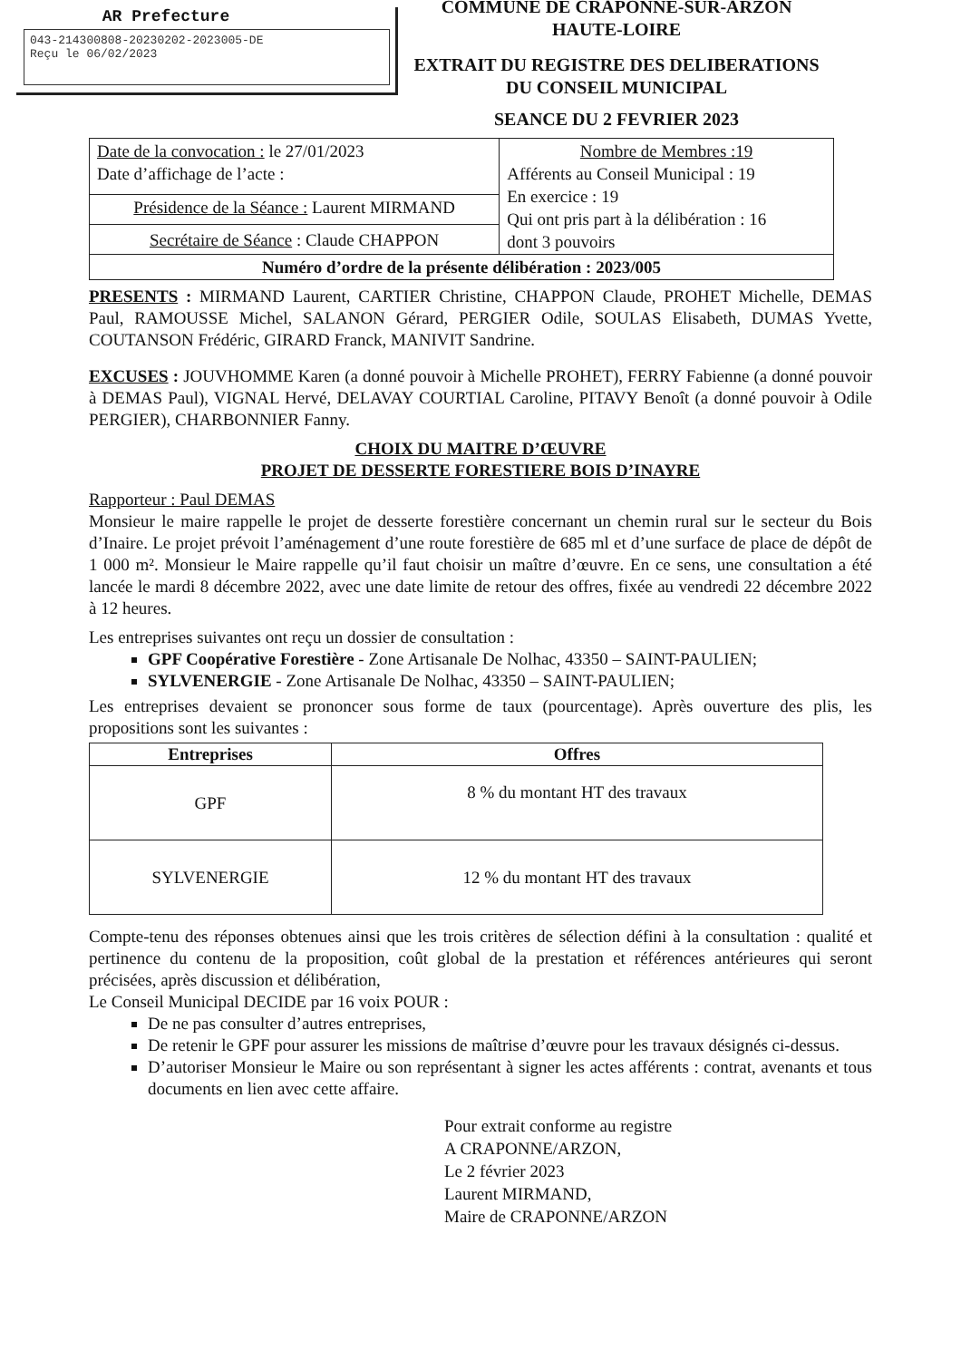AR Prefecture
043-214300808-20230202-2023005-DE
Reçu le 06/02/2023
COMMUNE DE CRAPONNE-SUR-ARZON
HAUTE-LOIRE
EXTRAIT DU REGISTRE DES DELIBERATIONS
DU CONSEIL MUNICIPAL
SEANCE DU 2 FEVRIER 2023
| Date de la convocation : le 27/01/2023 Date d’affichage de l’acte : | Nombre de Membres :19 Afférents au Conseil Municipal : 19 En exercice : 19 Qui ont pris part à la délibération : 16 dont 3 pouvoirs |
| Présidence de la Séance : Laurent MIRMAND | |
| Secrétaire de Séance : Claude CHAPPON | |
| Numéro d’ordre de la présente délibération : 2023/005 | |
PRESENTS : MIRMAND Laurent, CARTIER Christine, CHAPPON Claude, PROHET Michelle, DEMAS Paul, RAMOUSSE Michel, SALANON Gérard, PERGIER Odile, SOULAS Elisabeth, DUMAS Yvette, COUTANSON Frédéric, GIRARD Franck, MANIVIT Sandrine.
EXCUSES : JOUVHOMME Karen (a donné pouvoir à Michelle PROHET), FERRY Fabienne (a donné pouvoir à DEMAS Paul), VIGNAL Hervé, DELAVAY COURTIAL Caroline, PITAVY Benoît (a donné pouvoir à Odile PERGIER), CHARBONNIER Fanny.
CHOIX DU MAITRE D’ŒUVRE
PROJET DE DESSERTE FORESTIERE BOIS D’INAYRE
Rapporteur : Paul DEMAS
Monsieur le maire rappelle le projet de desserte forestière concernant un chemin rural sur le secteur du Bois d’Inaire. Le projet prévoit l’aménagement d’une route forestière de 685 ml et d’une surface de place de dépôt de 1 000 m². Monsieur le Maire rappelle qu’il faut choisir un maître d’œuvre. En ce sens, une consultation a été lancée le mardi 8 décembre 2022, avec une date limite de retour des offres, fixée au vendredi 22 décembre 2022 à 12 heures.
Les entreprises suivantes ont reçu un dossier de consultation :
GPF Coopérative Forestière - Zone Artisanale De Nolhac, 43350 – SAINT-PAULIEN;
SYLVENERGIE - Zone Artisanale De Nolhac, 43350 – SAINT-PAULIEN;
Les entreprises devaient se prononcer sous forme de taux (pourcentage). Après ouverture des plis, les propositions sont les suivantes :
| Entreprises | Offres |
| --- | --- |
| GPF | 8 % du montant HT des travaux |
| SYLVENERGIE | 12 % du montant HT des travaux |
Compte-tenu des réponses obtenues ainsi que les trois critères de sélection défini à la consultation : qualité et pertinence du contenu de la proposition, coût global de la prestation et références antérieures qui seront précisées, après discussion et délibération,
Le Conseil Municipal DECIDE par 16 voix POUR :
De ne pas consulter d’autres entreprises,
De retenir le GPF pour assurer les missions de maîtrise d’œuvre pour les travaux désignés ci-dessus.
D’autoriser Monsieur le Maire ou son représentant à signer les actes afférents : contrat, avenants et tous documents en lien avec cette affaire.
Pour extrait conforme au registre
A CRAPONNE/ARZON,
Le 2 février 2023
Laurent MIRMAND,
Maire de CRAPONNE/ARZON